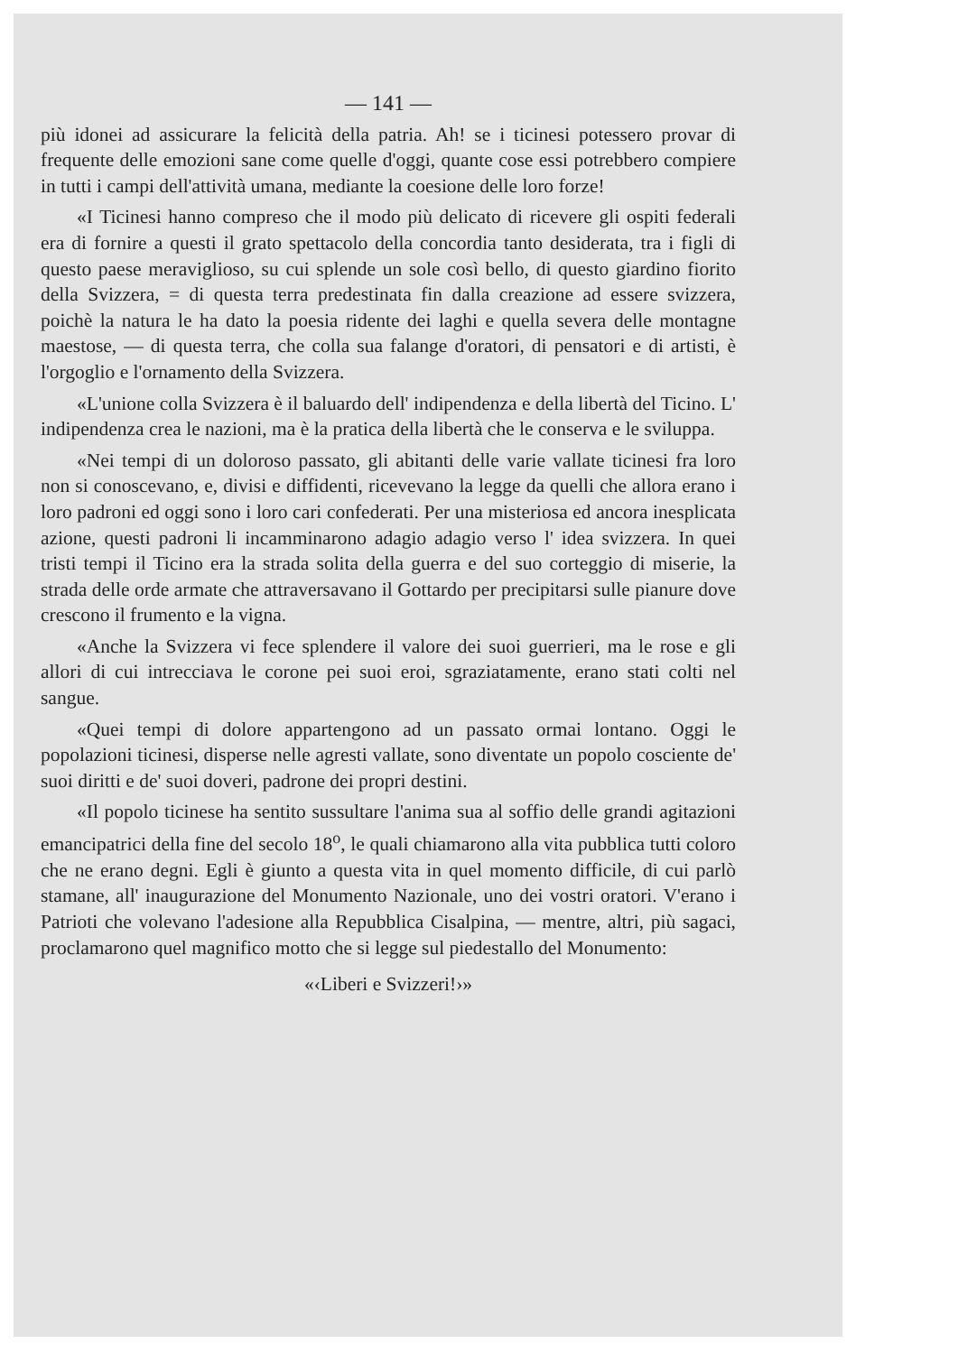— 141 —
più idonei ad assicurare la felicità della patria. Ah! se i ticinesi potessero provar di frequente delle emozioni sane come quelle d'oggi, quante cose essi potrebbero compiere in tutti i campi dell'attività umana, mediante la coesione delle loro forze!
«I Ticinesi hanno compreso che il modo più delicato di ricevere gli ospiti federali era di fornire a questi il grato spettacolo della concordia tanto desiderata, tra i figli di questo paese meraviglioso, su cui splende un sole così bello, di questo giardino fiorito della Svizzera, = di questa terra predestinata fin dalla creazione ad essere svizzera, poichè la natura le ha dato la poesia ridente dei laghi e quella severa delle montagne maestose, — di questa terra, che colla sua falange d'oratori, di pensatori e di artisti, è l'orgoglio e l'ornamento della Svizzera.
«L'unione colla Svizzera è il baluardo dell' indipendenza e della libertà del Ticino. L' indipendenza crea le nazioni, ma è la pratica della libertà che le conserva e le sviluppa.
«Nei tempi di un doloroso passato, gli abitanti delle varie vallate ticinesi fra loro non si conoscevano, e, divisi e diffidenti, ricevevano la legge da quelli che allora erano i loro padroni ed oggi sono i loro cari confederati. Per una misteriosa ed ancora inesplicata azione, questi padroni li incamminarono adagio adagio verso l' idea svizzera. In quei tristi tempi il Ticino era la strada solita della guerra e del suo corteggio di miserie, la strada delle orde armate che attraversavano il Gottardo per precipitarsi sulle pianure dove crescono il frumento e la vigna.
«Anche la Svizzera vi fece splendere il valore dei suoi guerrieri, ma le rose e gli allori di cui intrecciava le corone pei suoi eroi, sgraziatamente, erano stati colti nel sangue.
«Quei tempi di dolore appartengono ad un passato ormai lontano. Oggi le popolazioni ticinesi, disperse nelle agresti vallate, sono diventate un popolo cosciente de' suoi diritti e de' suoi doveri, padrone dei propri destini.
«Il popolo ticinese ha sentito sussultare l'anima sua al soffio delle grandi agitazioni emancipatrici della fine del secolo 18<sup>o</sup>, le quali chiamarono alla vita pubblica tutti coloro che ne erano degni. Egli è giunto a questa vita in quel momento difficile, di cui parlò stamane, all' inaugurazione del Monumento Nazionale, uno dei vostri oratori. V'erano i Patrioti che volevano l'adesione alla Repubblica Cisalpina, — mentre, altri, più sagaci, proclamarono quel magnifico motto che si legge sul piedestallo del Monumento:
«‹Liberi e Svizzeri!›»